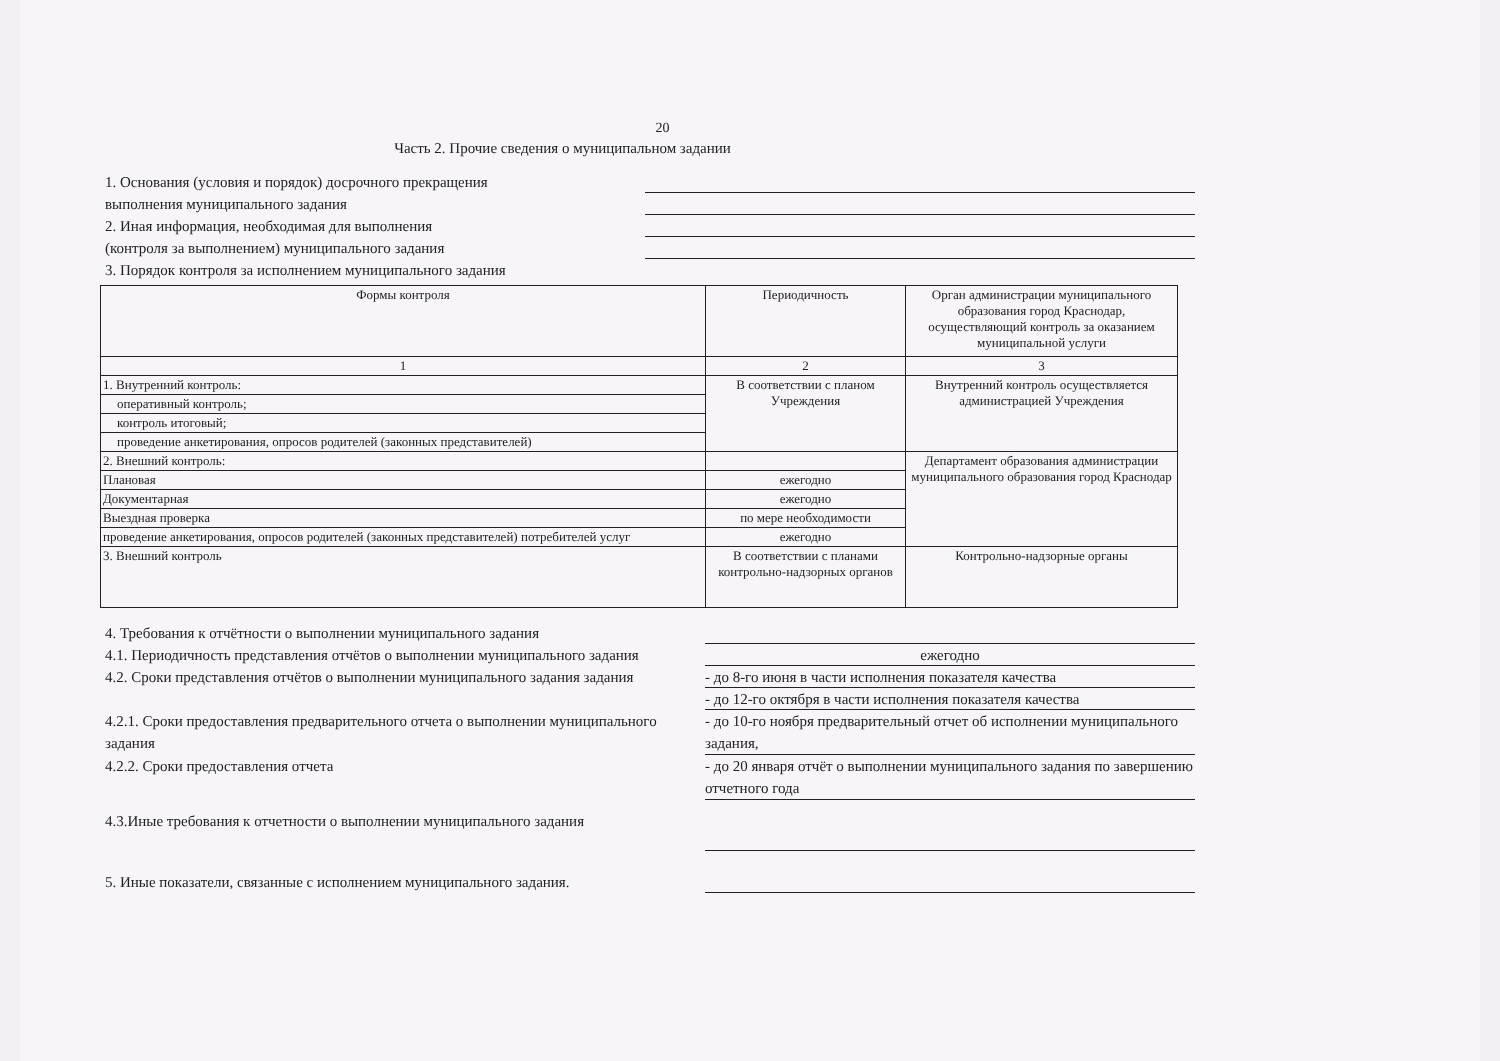20
Часть 2. Прочие сведения о муниципальном задании
1. Основания (условия и порядок) досрочного прекращения
выполнения муниципального задания
2. Иная информация, необходимая для выполнения
(контроля за выполнением) муниципального задания
3. Порядок контроля за исполнением муниципального задания
| Формы контроля | Периодичность | Орган администрации муниципального образования город Краснодар, осуществляющий контроль за оказанием муниципальной услуги |
| --- | --- | --- |
| 1 | 2 | 3 |
| 1. Внутренний контроль: | В соответствии с планом Учреждения | Внутренний контроль осуществляется администрацией Учреждения |
| оперативный контроль; | | |
| контроль итоговый; | | |
| проведение анкетирования, опросов родителей (законных представителей) | | |
| 2. Внешний контроль: | | Департамент образования администрации муниципального образования город Краснодар |
| Плановая | ежегодно | |
| Документарная | ежегодно | |
| Выездная проверка | по мере необходимости | |
| проведение анкетирования, опросов родителей (законных представителей) потребителей услуг | ежегодно | |
| 3. Внешний контроль | В соответствии с планами контрольно-надзорных органов | Контрольно-надзорные органы |
4. Требования к отчётности о выполнении муниципального задания
4.1. Периодичность представления отчётов о выполнении муниципального задания
ежегодно
4.2. Сроки представления отчётов о выполнении муниципального задания задания
- до 8-го июня в части исполнения показателя качества
- до 12-го октября в части исполнения показателя качества
4.2.1. Сроки предоставления предварительного отчета о выполнении муниципального задания
- до 10-го ноября предварительный отчет об исполнении муниципального задания,
4.2.2. Сроки предоставления отчета
- до 20 января отчёт о выполнении муниципального задания по завершению отчетного года
4.3.Иные требования к отчетности о выполнении муниципального задания
5. Иные показатели, связанные с исполнением муниципального задания.